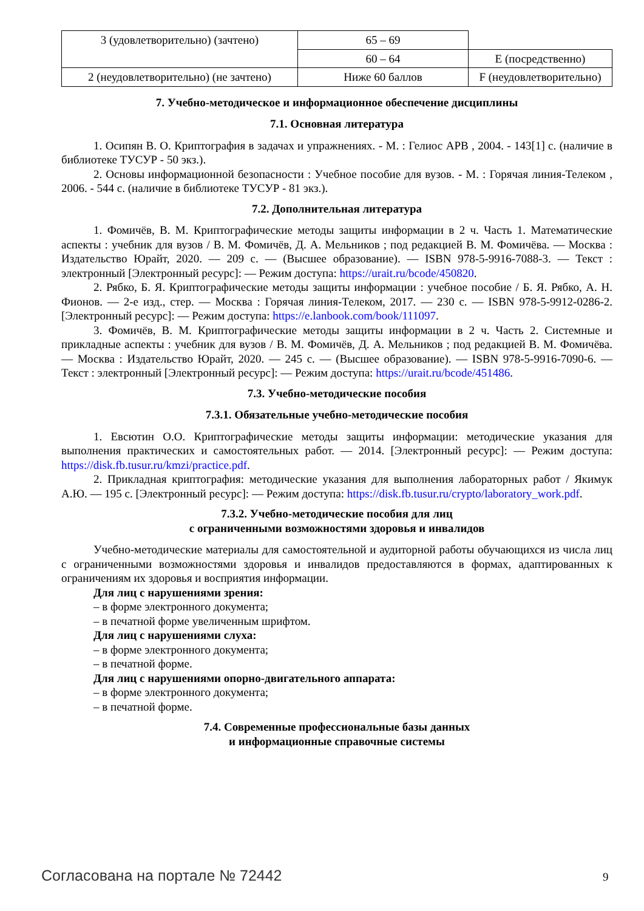| 3 (удовлетворительно) (зачтено) | 65 – 69 | |
| | 60 – 64 | E (посредственно) |
| 2 (неудовлетворительно) (не зачтено) | Ниже 60 баллов | F (неудовлетворительно) |
7. Учебно-методическое и информационное обеспечение дисциплины
7.1. Основная литература
1. Осипян В. О. Криптография в задачах и упражнениях. - М. : Гелиос АРВ , 2004. - 143[1] с. (наличие в библиотеке ТУСУР - 50 экз.).
2. Основы информационной безопасности : Учебное пособие для вузов. - М. : Горячая линия-Телеком , 2006. - 544 с. (наличие в библиотеке ТУСУР - 81 экз.).
7.2. Дополнительная литература
1. Фомичёв, В. М. Криптографические методы защиты информации в 2 ч. Часть 1. Математические аспекты : учебник для вузов / В. М. Фомичёв, Д. А. Мельников ; под редакцией В. М. Фомичёва. — Москва : Издательство Юрайт, 2020. — 209 с. — (Высшее образование). — ISBN 978-5-9916-7088-3. — Текст : электронный [Электронный ресурс]: — Режим доступа: https://urait.ru/bcode/450820.
2. Рябко, Б. Я. Криптографические методы защиты информации : учебное пособие / Б. Я. Рябко, А. Н. Фионов. — 2-е изд., стер. — Москва : Горячая линия-Телеком, 2017. — 230 с. — ISBN 978-5-9912-0286-2. [Электронный ресурс]: — Режим доступа: https://e.lanbook.com/book/111097.
3. Фомичёв, В. М. Криптографические методы защиты информации в 2 ч. Часть 2. Системные и прикладные аспекты : учебник для вузов / В. М. Фомичёв, Д. А. Мельников ; под редакцией В. М. Фомичёва. — Москва : Издательство Юрайт, 2020. — 245 с. — (Высшее образование). — ISBN 978-5-9916-7090-6. — Текст : электронный [Электронный ресурс]: — Режим доступа: https://urait.ru/bcode/451486.
7.3. Учебно-методические пособия
7.3.1. Обязательные учебно-методические пособия
1. Евсютин О.О. Криптографические методы защиты информации: методические указания для выполнения практических и самостоятельных работ. — 2014. [Электронный ресурс]: — Режим доступа: https://disk.fb.tusur.ru/kmzi/practice.pdf.
2. Прикладная криптография: методические указания для выполнения лабораторных работ / Якимук А.Ю. — 195 с. [Электронный ресурс]: — Режим доступа: https://disk.fb.tusur.ru/crypto/laboratory_work.pdf.
7.3.2. Учебно-методические пособия для лиц
с ограниченными возможностями здоровья и инвалидов
Учебно-методические материалы для самостоятельной и аудиторной работы обучающихся из числа лиц с ограниченными возможностями здоровья и инвалидов предоставляются в формах, адаптированных к ограничениям их здоровья и восприятия информации.
Для лиц с нарушениями зрения:
– в форме электронного документа;
– в печатной форме увеличенным шрифтом.
Для лиц с нарушениями слуха:
– в форме электронного документа;
– в печатной форме.
Для лиц с нарушениями опорно-двигательного аппарата:
– в форме электронного документа;
– в печатной форме.
7.4. Современные профессиональные базы данных
и информационные справочные системы
Согласована на портале № 72442 9